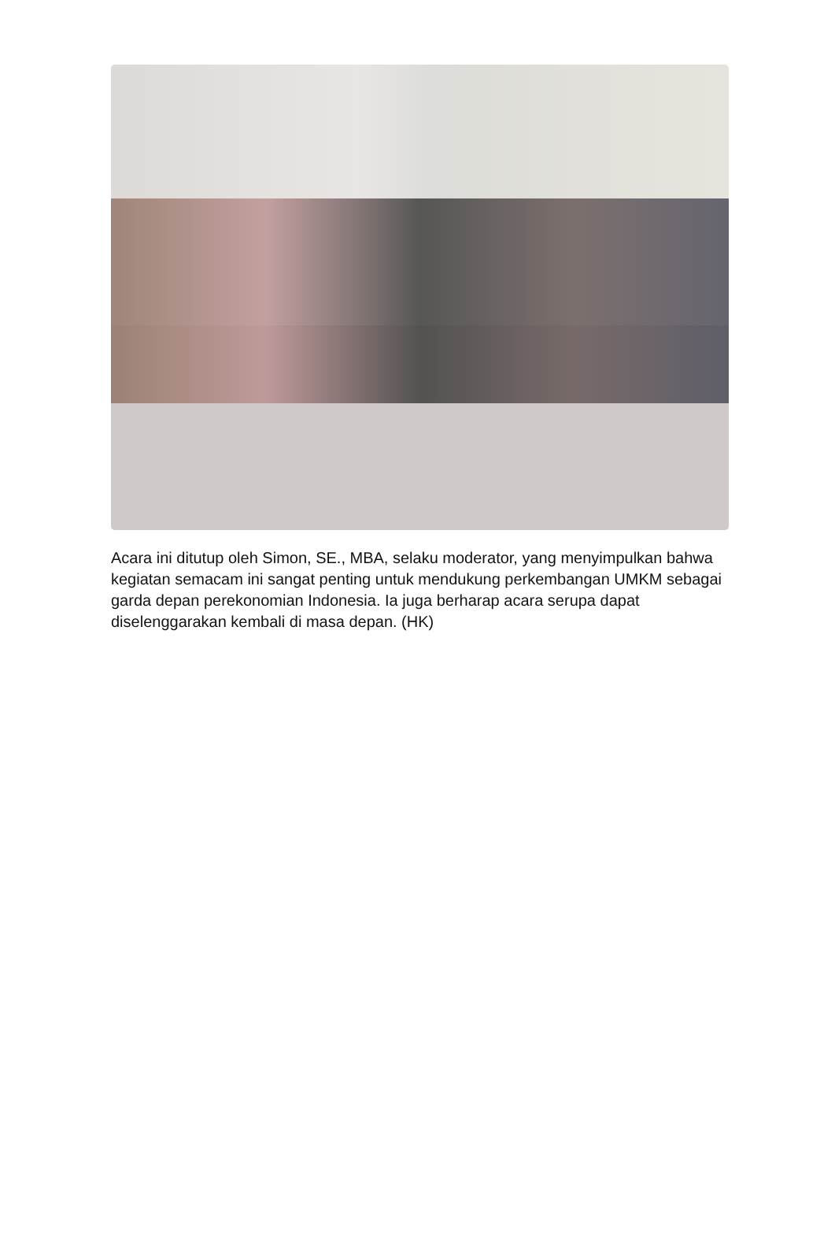Acara ini ditutup oleh Simon, SE., MBA, selaku moderator, yang menyimpulkan bahwa kegiatan semacam ini sangat penting untuk mendukung perkembangan UMKM sebagai garda depan perekonomian Indonesia. Ia juga berharap acara serupa dapat diselenggarakan kembali di masa depan. (HK)